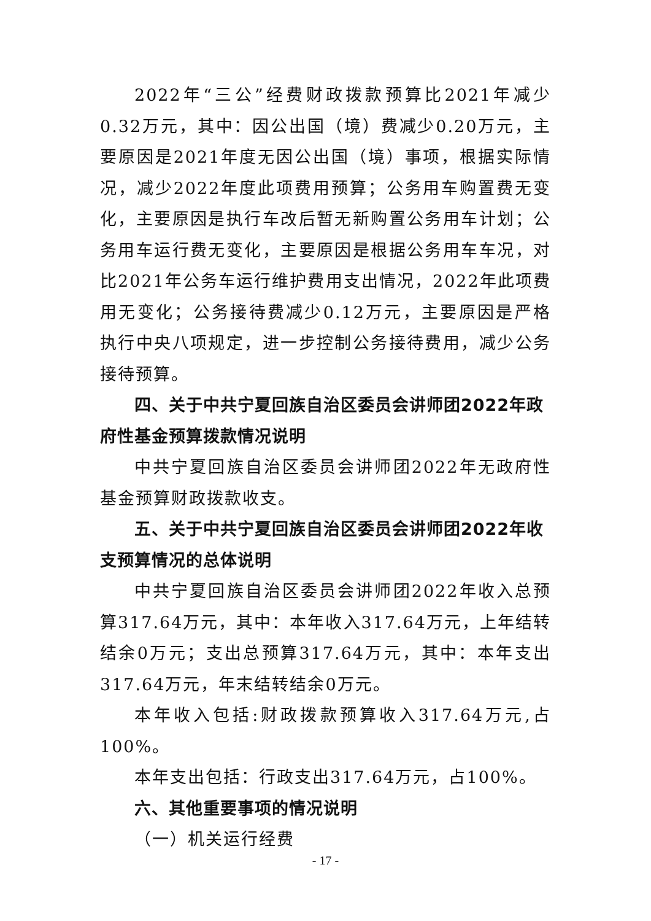2022年“三公”经费财政拨款预算比2021年减少0.32万元，其中：因公出国（境）费减少0.20万元，主要原因是2021年度无因公出国（境）事项，根据实际情况，减少2022年度此项费用预算；公务用车购置费无变化，主要原因是执行车改后暂无新购置公务用车计划；公务用车运行费无变化，主要原因是根据公务用车车况，对比2021年公务车运行维护费用支出情况，2022年此项费用无变化；公务接待费减少0.12万元，主要原因是严格执行中央八项规定，进一步控制公务接待费用，减少公务接待预算。
四、关于中共宁夏回族自治区委员会讲师团2022年政府性基金预算拨款情况说明
中共宁夏回族自治区委员会讲师团2022年无政府性基金预算财政拨款收支。
五、关于中共宁夏回族自治区委员会讲师团2022年收支预算情况的总体说明
中共宁夏回族自治区委员会讲师团2022年收入总预算317.64万元，其中：本年收入317.64万元，上年结转结余0万元；支出总预算317.64万元，其中：本年支出317.64万元，年末结转结余0万元。
本年收入包括:财政拨款预算收入317.64万元,占100%。
本年支出包括：行政支出317.64万元，占100%。
六、其他重要事项的情况说明
（一）机关运行经费
- 17 -